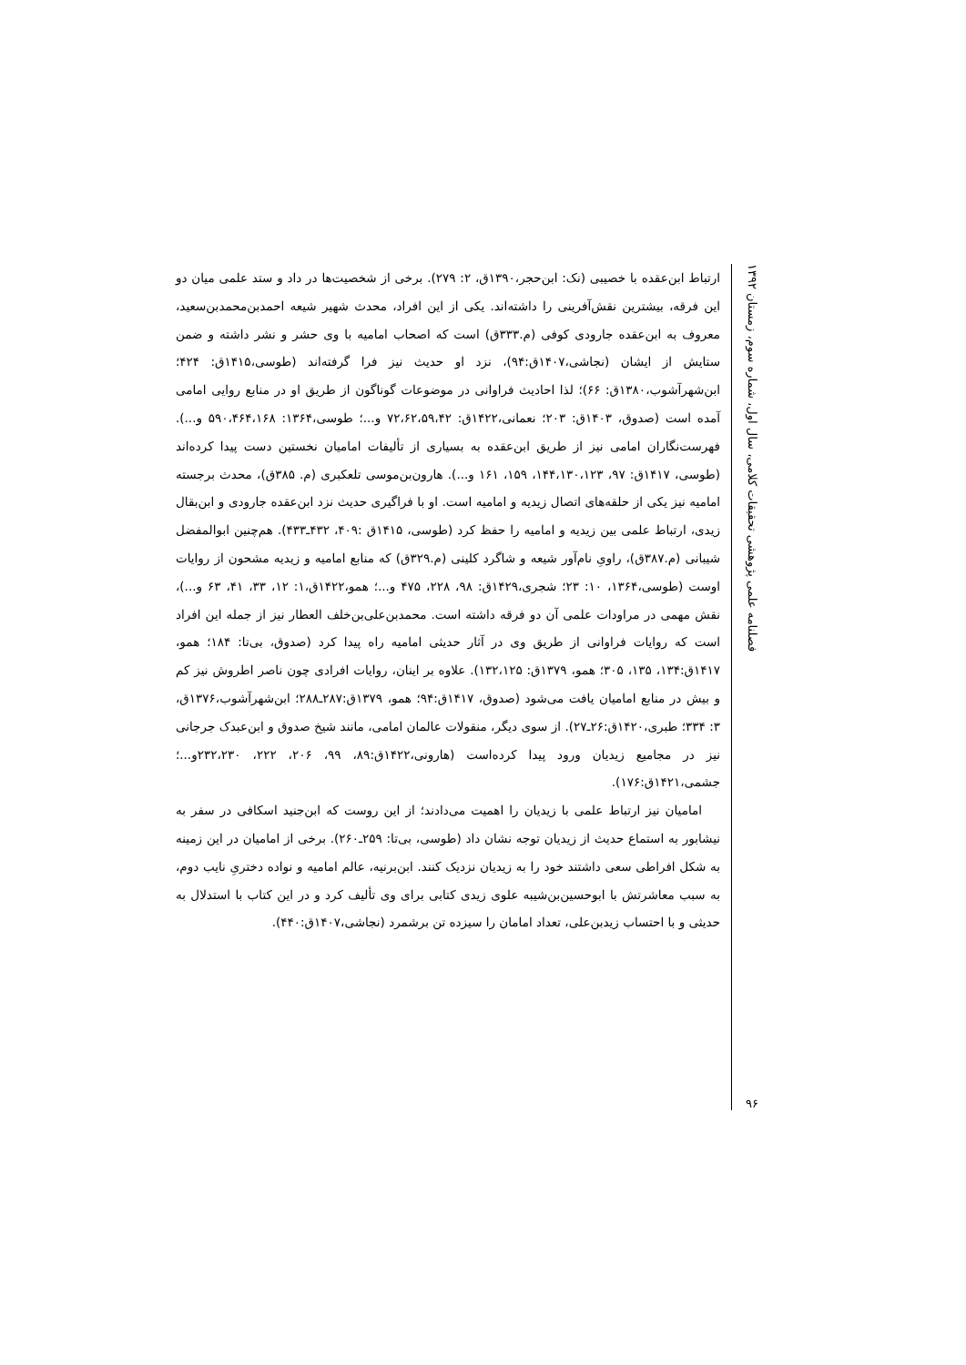فصلنامه علمی پژوهشی تحقیقات کلامی، سال اول، شماره سوم، زمستان ۱۳۹۲
۹۶
ارتباط ابن‌عقده با خصیبی (نک: ابن‌حجر،۱۳۹۰ق، ۲: ۲۷۹). برخی از شخصیت‌ها در داد و ستد علمی میان دو این فرقه، بیشترین نقش‌آفرینی را داشته‌اند. یکی از این افراد، محدث شهیر شیعه احمدبن‌محمدبن‌سعید، معروف به ابن‌عقده جارودی کوفی (م.۳۳۳ق) است که اصحاب امامیه با وی حشر و نشر داشته و ضمن ستایش از ایشان (نجاشی،۱۴۰۷ق:۹۴)، نزد او حدیث نیز فرا گرفته‌اند (طوسی،۱۴۱۵ق: ۴۲۴؛ ابن‌شهرآشوب،۱۳۸۰ق: ۶۶)؛ لذا احادیث فراوانی در موضوعات گوناگون از طریق او در منابع روایی امامی آمده است (صدوق، ۱۴۰۳ق: ۲۰۳؛ نعمانی،۱۴۲۲ق: ۷۲،۶۲،۵۹،۴۲ و...؛ طوسی،۱۳۶۴: ۵۹۰،۴۶۴،۱۶۸ و...). فهرست‌نگاران امامی نیز از طریق ابن‌عقده به بسیاری از تألیفات امامیان نخستین دست پیدا کرده‌اند (طوسی، ۱۴۱۷ق: ۹۷، ۱۴۴،۱۳۰،۱۲۳، ۱۵۹، ۱۶۱ و...). هارون‌بن‌موسی تلعکبری (م. ۳۸۵ق)، محدث برجسته امامیه نیز یکی از حلقه‌های اتصال زیدیه و امامیه است. او با فراگیری حدیث نزد ابن‌عقده جارودی و ابن‌بقال زیدی، ارتباط علمی بین زیدیه و امامیه را حفظ کرد (طوسی، ۱۴۱۵ق :۴۰۹، ۴۳۲ـ۴۳۳). هم‌چنین ابوالمفضل شیبانی (م.۳۸۷ق)، راویِ نام‌آور شیعه و شاگرد کلینی (م.۳۲۹ق) که منابع امامیه و زیدیه مشحون از روایات اوست (طوسی،۱۳۶۴، ۱۰: ۲۳؛ شجری،۱۴۲۹ق: ۹۸، ۲۲۸، ۴۷۵ و...؛ همو،۱۴۲۲ق،۱: ۱۲، ۳۳، ۴۱، ۶۳ و...)، نقش مهمی در مراودات علمی آن دو فرقه داشته است. محمدبن‌علی‌بن‌خلف العطار نیز از جمله این افراد است که روایات فراوانی از طریق وی در آثار حدیثی امامیه راه پیدا کرد (صدوق، بی‌تا: ۱۸۴؛ همو، ۱۴۱۷ق:۱۳۴، ۱۳۵، ۳۰۵؛ همو، ۱۳۷۹ق: ۱۳۲،۱۲۵). علاوه بر اینان، روایات افرادی چون ناصر اطروش نیز کم و بیش در منابع امامیان یافت می‌شود (صدوق، ۱۴۱۷ق:۹۴؛ همو، ۱۳۷۹ق:۲۸۷ـ۲۸۸؛ ابن‌شهرآشوب،۱۳۷۶ق، ۳: ۳۳۴؛ طبری،۱۴۲۰ق:۲۶ـ۲۷). از سوی دیگر، منقولات عالمان امامی، مانند شیخ صدوق و ابن‌عبدک جرجانی نیز در مجامیع زیدیان ورود پیدا کرده‌است (هارونی،۱۴۲۲ق:۸۹، ۹۹، ۲۰۶، ۲۲۲، ۲۳۲،۲۳۰و...؛جشمی،۱۴۲۱ق:۱۷۶).
امامیان نیز ارتباط علمی با زیدیان را اهمیت می‌دادند؛ از این روست که ابن‌جنید اسکافی در سفر به نیشابور به استماع حدیث از زیدیان توجه نشان داد (طوسی، بی‌تا: ۲۵۹ـ۲۶۰). برخی از امامیان در این زمینه به شکل افراطی سعی داشتند خود را به زیدیان نزدیک کنند. ابن‌برنیه، عالم امامیه و نواده دختریِ نایب دوم، به سبب معاشرتش با ابوحسین‌بن‌شیبه علوی زیدی کتابی برای وی تألیف کرد و در این کتاب با استدلال به حدیثی و با احتساب زیدبن‌علی، تعداد امامان را سیزده تن برشمرد (نجاشی،۱۴۰۷ق:۴۴۰).